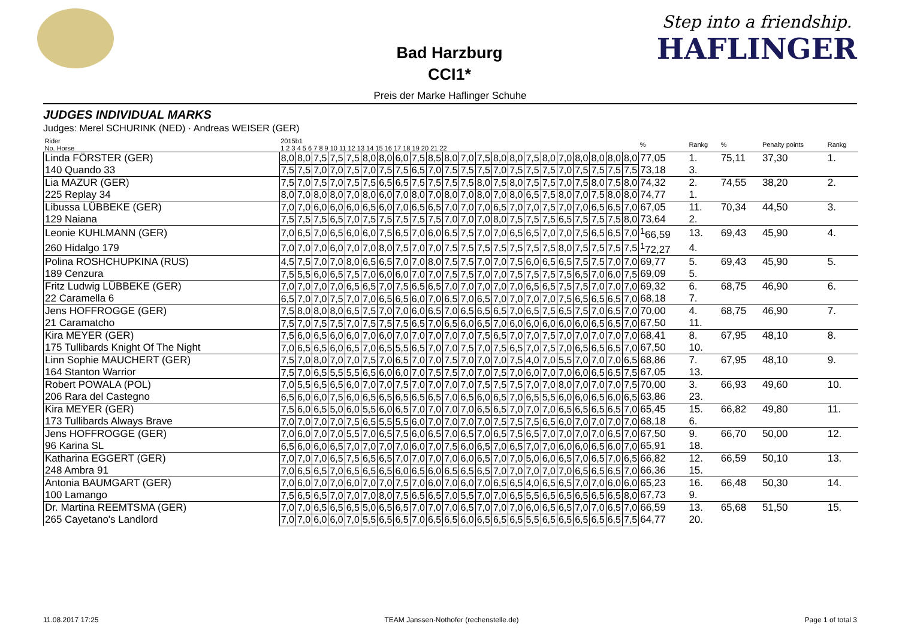Bad Harzburg
CCI1*
Step into a friendship.
HAFLINGER
Preis der Marke Haflinger Schuhe
JUDGES INDIVIDUAL MARKS
Judges: Merel SCHURINK (NED) · Andreas WEISER (GER)
| Rider No. Horse | 2015b1 1 2 3 4 5 6 7 8 9 10 11 12 13 14 15 16 17 18 19 20 21 22 | | | | | | | | | | | | | | | | | | | | | | % | Rankg | % | Penalty points | Rankg |
| --- | --- | --- | --- | --- | --- | --- | --- | --- | --- | --- | --- | --- | --- | --- | --- | --- | --- | --- | --- | --- | --- | --- | --- | --- | --- | --- | --- |
| Linda FÖRSTER (GER) | 8,0 | 8,0 | 7,5 | 7,5 | 7,5 | 8,0 | 8,0 | 6,0 | 7,5 | 8,5 | 8,0 | 7,0 | 7,5 | 8,0 | 8,0 | 7,5 | 8,0 | 7,0 | 8,0 | 8,0 | 8,0 | 8,0 | 77,05 | 1. | 75,11 | 37,30 | 1. |
| 140 Quando 33 | 7,5 | 7,5 | 7,0 | 7,0 | 7,5 | 7,0 | 7,5 | 7,5 | 6,5 | 7,0 | 7,5 | 7,5 | 7,5 | 7,0 | 7,5 | 7,5 | 7,5 | 7,0 | 7,5 | 7,5 | 7,5 | 7,5 | 73,18 | 3. | | | |
| Lia MAZUR (GER) | 7,5 | 7,0 | 7,5 | 7,0 | 7,5 | 7,5 | 6,5 | 6,5 | 7,5 | 7,5 | 7,5 | 7,5 | 8,0 | 7,5 | 8,0 | 7,5 | 7,5 | 7,0 | 7,5 | 8,0 | 7,5 | 8,0 | 74,32 | 2. | 74,55 | 38,20 | 2. |
| 225 Replay 34 | 8,0 | 7,0 | 8,0 | 8,0 | 7,0 | 8,0 | 6,0 | 7,0 | 8,0 | 7,0 | 8,0 | 7,0 | 8,0 | 7,0 | 8,0 | 6,5 | 7,5 | 8,0 | 7,0 | 7,5 | 8,0 | 8,0 | 74,77 | 1. | | | |
| Libussa LÜBBEKE (GER) | 7,0 | 7,0 | 6,0 | 6,0 | 6,0 | 6,5 | 6,0 | 7,0 | 6,5 | 6,5 | 7,0 | 7,0 | 7,0 | 6,5 | 7,0 | 7,0 | 7,5 | 7,0 | 7,0 | 6,5 | 6,5 | 7,0 | 67,05 | 11. | 70,34 | 44,50 | 3. |
| 129 Naiana | 7,5 | 7,5 | 7,5 | 6,5 | 7,0 | 7,5 | 7,5 | 7,5 | 7,5 | 7,5 | 7,0 | 7,0 | 7,0 | 8,0 | 7,5 | 7,5 | 7,5 | 6,5 | 7,5 | 7,5 | 7,5 | 8,0 | 73,64 | 2. | | | |
| Leonie KUHLMANN (GER) | 7,0 | 6,5 | 7,0 | 6,5 | 6,0 | 6,0 | 7,5 | 6,5 | 7,0 | 6,0 | 6,5 | 7,5 | 7,0 | 7,0 | 6,5 | 6,5 | 7,0 | 7,0 | 7,5 | 6,5 | 6,5 | 7,0 | <sup>1</sup> 66,59 | 13. | 69,43 | 45,90 | 4. |
| 260 Hidalgo 179 | 7,0 | 7,0 | 7,0 | 6,0 | 7,0 | 7,0 | 8,0 | 7,5 | 7,0 | 7,0 | 7,5 | 7,5 | 7,5 | 7,5 | 7,5 | 7,5 | 7,5 | 8,0 | 7,5 | 7,5 | 7,5 | 7,5 | <sup>1</sup> 72,27 | 4. | | | |
| Polina ROSHCHUPKINA (RUS) | 4,5 | 7,5 | 7,0 | 7,0 | 8,0 | 6,5 | 6,5 | 7,0 | 7,0 | 8,0 | 7,5 | 7,5 | 7,0 | 7,0 | 7,5 | 6,0 | 6,5 | 6,5 | 7,5 | 7,5 | 7,0 | 7,0 | 69,77 | 5. | 69,43 | 45,90 | 5. |
| 189 Cenzura | 7,5 | 5,5 | 6,0 | 6,5 | 7,5 | 7,0 | 6,0 | 6,0 | 7,0 | 7,0 | 7,5 | 7,5 | 7,0 | 7,0 | 7,5 | 7,5 | 7,5 | 7,5 | 6,5 | 7,0 | 6,0 | 7,5 | 69,09 | 5. | | | |
| Fritz Ludwig LÜBBEKE (GER) | 7,0 | 7,0 | 7,0 | 7,0 | 6,5 | 6,5 | 7,0 | 7,5 | 6,5 | 6,5 | 7,0 | 7,0 | 7,0 | 7,0 | 7,0 | 6,5 | 6,5 | 7,5 | 7,5 | 7,0 | 7,0 | 7,0 | 69,32 | 6. | 68,75 | 46,90 | 6. |
| 22 Caramella 6 | 6,5 | 7,0 | 7,0 | 7,5 | 7,0 | 7,0 | 6,5 | 6,5 | 6,0 | 7,0 | 6,5 | 7,0 | 6,5 | 7,0 | 7,0 | 7,0 | 7,0 | 7,5 | 6,5 | 6,5 | 6,5 | 7,0 | 68,18 | 7. | | | |
| Jens HOFFROGGE (GER) | 7,5 | 8,0 | 8,0 | 8,0 | 6,5 | 7,5 | 7,0 | 7,0 | 6,0 | 6,5 | 7,0 | 6,5 | 6,5 | 6,5 | 7,0 | 6,5 | 7,5 | 6,5 | 7,5 | 7,0 | 6,5 | 7,0 | 70,00 | 4. | 68,75 | 46,90 | 7. |
| 21 Caramatcho | 7,5 | 7,0 | 7,5 | 7,5 | 7,0 | 7,5 | 7,5 | 7,5 | 6,5 | 7,0 | 6,5 | 6,0 | 6,5 | 7,0 | 6,0 | 6,0 | 6,0 | 6,0 | 6,0 | 6,5 | 6,5 | 7,0 | 67,50 | 11. | | | |
| Kira MEYER (GER) | 7,5 | 6,0 | 6,5 | 6,0 | 6,0 | 7,0 | 6,0 | 7,0 | 7,0 | 7,0 | 7,0 | 7,0 | 7,5 | 6,5 | 7,0 | 7,0 | 7,5 | 7,0 | 7,0 | 7,0 | 7,0 | 7,0 | 68,41 | 8. | 67,95 | 48,10 | 8. |
| 175 Tullibards Knight Of The Night | 7,0 | 6,5 | 6,5 | 6,0 | 6,5 | 7,0 | 6,5 | 5,5 | 6,5 | 7,0 | 7,0 | 7,5 | 7,0 | 7,5 | 6,5 | 7,0 | 7,5 | 7,0 | 6,5 | 6,5 | 6,5 | 7,0 | 67,50 | 10. | | | |
| Linn Sophie MAUCHERT (GER) | 7,5 | 7,0 | 8,0 | 7,0 | 7,0 | 7,5 | 7,0 | 6,5 | 7,0 | 7,0 | 7,5 | 7,0 | 7,0 | 7,0 | 7,5 | 4,0 | 7,0 | 5,5 | 7,0 | 7,0 | 7,0 | 6,5 | 68,86 | 7. | 67,95 | 48,10 | 9. |
| 164 Stanton Warrior | 7,5 | 7,0 | 6,5 | 5,5 | 5,5 | 6,5 | 6,0 | 6,0 | 7,0 | 7,5 | 7,5 | 7,0 | 7,0 | 7,5 | 7,0 | 6,0 | 7,0 | 7,0 | 6,0 | 6,5 | 6,5 | 7,5 | 67,05 | 13. | | | |
| Robert POWALA (POL) | 7,0 | 5,5 | 6,5 | 6,5 | 6,0 | 7,0 | 7,0 | 7,5 | 7,0 | 7,0 | 7,0 | 7,0 | 7,5 | 7,5 | 7,5 | 7,0 | 7,0 | 8,0 | 7,0 | 7,0 | 7,0 | 7,5 | 70,00 | 3. | 66,93 | 49,60 | 10. |
| 206 Rara del Castegno | 6,5 | 6,0 | 6,0 | 7,5 | 6,0 | 6,5 | 6,5 | 6,5 | 6,5 | 6,5 | 7,0 | 6,5 | 6,0 | 6,5 | 7,0 | 6,5 | 5,5 | 6,0 | 6,0 | 6,5 | 6,0 | 6,5 | 63,86 | 23. | | | |
| Kira MEYER (GER) | 7,5 | 6,0 | 6,5 | 5,0 | 6,0 | 5,5 | 6,0 | 6,5 | 7,0 | 7,0 | 7,0 | 7,0 | 6,5 | 6,5 | 7,0 | 7,0 | 7,0 | 6,5 | 6,5 | 6,5 | 6,5 | 7,0 | 65,45 | 15. | 66,82 | 49,80 | 11. |
| 173 Tullibards Always Brave | 7,0 | 7,0 | 7,0 | 7,0 | 7,5 | 6,5 | 5,5 | 5,5 | 6,0 | 7,0 | 7,0 | 7,0 | 7,0 | 7,5 | 7,5 | 7,5 | 6,5 | 6,0 | 7,0 | 7,0 | 7,0 | 7,0 | 68,18 | 6. | | | |
| Jens HOFFROGGE (GER) | 7,0 | 6,0 | 7,0 | 7,0 | 5,5 | 7,0 | 6,5 | 7,5 | 6,0 | 6,5 | 7,0 | 6,5 | 7,0 | 6,5 | 7,5 | 6,5 | 7,0 | 7,0 | 7,0 | 7,0 | 6,5 | 7,0 | 67,50 | 9. | 66,70 | 50,00 | 12. |
| 96 Karina SL | 6,5 | 6,0 | 6,0 | 6,5 | 7,0 | 7,0 | 7,0 | 7,0 | 6,0 | 7,0 | 7,5 | 6,0 | 6,5 | 7,0 | 6,5 | 7,0 | 7,0 | 6,0 | 6,0 | 6,5 | 6,0 | 7,0 | 65,91 | 18. | | | |
| Katharina EGGERT (GER) | 7,0 | 7,0 | 7,0 | 6,5 | 7,5 | 6,5 | 6,5 | 7,0 | 7,0 | 7,0 | 7,0 | 6,0 | 6,5 | 7,0 | 7,0 | 5,0 | 6,0 | 6,5 | 7,0 | 6,5 | 7,0 | 6,5 | 66,82 | 12. | 66,59 | 50,10 | 13. |
| 248 Ambra 91 | 7,0 | 6,5 | 6,5 | 7,0 | 6,5 | 6,5 | 6,5 | 6,0 | 6,5 | 6,0 | 6,5 | 6,5 | 6,5 | 7,0 | 7,0 | 7,0 | 7,0 | 7,0 | 6,5 | 6,5 | 6,5 | 7,0 | 66,36 | 15. | | | |
| Antonia BAUMGART (GER) | 7,0 | 6,0 | 7,0 | 7,0 | 6,0 | 7,0 | 7,0 | 7,5 | 7,0 | 6,0 | 7,0 | 6,0 | 7,0 | 6,5 | 6,5 | 4,0 | 6,5 | 6,5 | 7,0 | 7,0 | 6,0 | 6,0 | 65,23 | 16. | 66,48 | 50,30 | 14. |
| 100 Lamango | 7,5 | 6,5 | 6,5 | 7,0 | 7,0 | 7,0 | 8,0 | 7,5 | 6,5 | 6,5 | 7,0 | 5,5 | 7,0 | 7,0 | 6,5 | 5,5 | 6,5 | 6,5 | 6,5 | 6,5 | 6,5 | 8,0 | 67,73 | 9. | | | |
| Dr. Martina REEMTSMA (GER) | 7,0 | 7,0 | 6,5 | 6,5 | 6,5 | 5,0 | 6,5 | 6,5 | 7,0 | 7,0 | 7,0 | 6,5 | 7,0 | 7,0 | 7,0 | 6,0 | 6,5 | 6,5 | 7,0 | 7,0 | 6,5 | 7,0 | 66,59 | 13. | 65,68 | 51,50 | 15. |
| 265 Cayetano's Landlord | 7,0 | 7,0 | 6,0 | 6,0 | 7,0 | 5,5 | 6,5 | 6,5 | 7,0 | 6,5 | 6,5 | 6,0 | 6,5 | 6,5 | 6,5 | 5,5 | 6,5 | 6,5 | 6,5 | 6,5 | 6,5 | 7,5 | 64,77 | 20. | | | |
11.08.2017 17:25 TEAM Janssen·Nothofer (rechenstelle.de) Page 1 of total 3